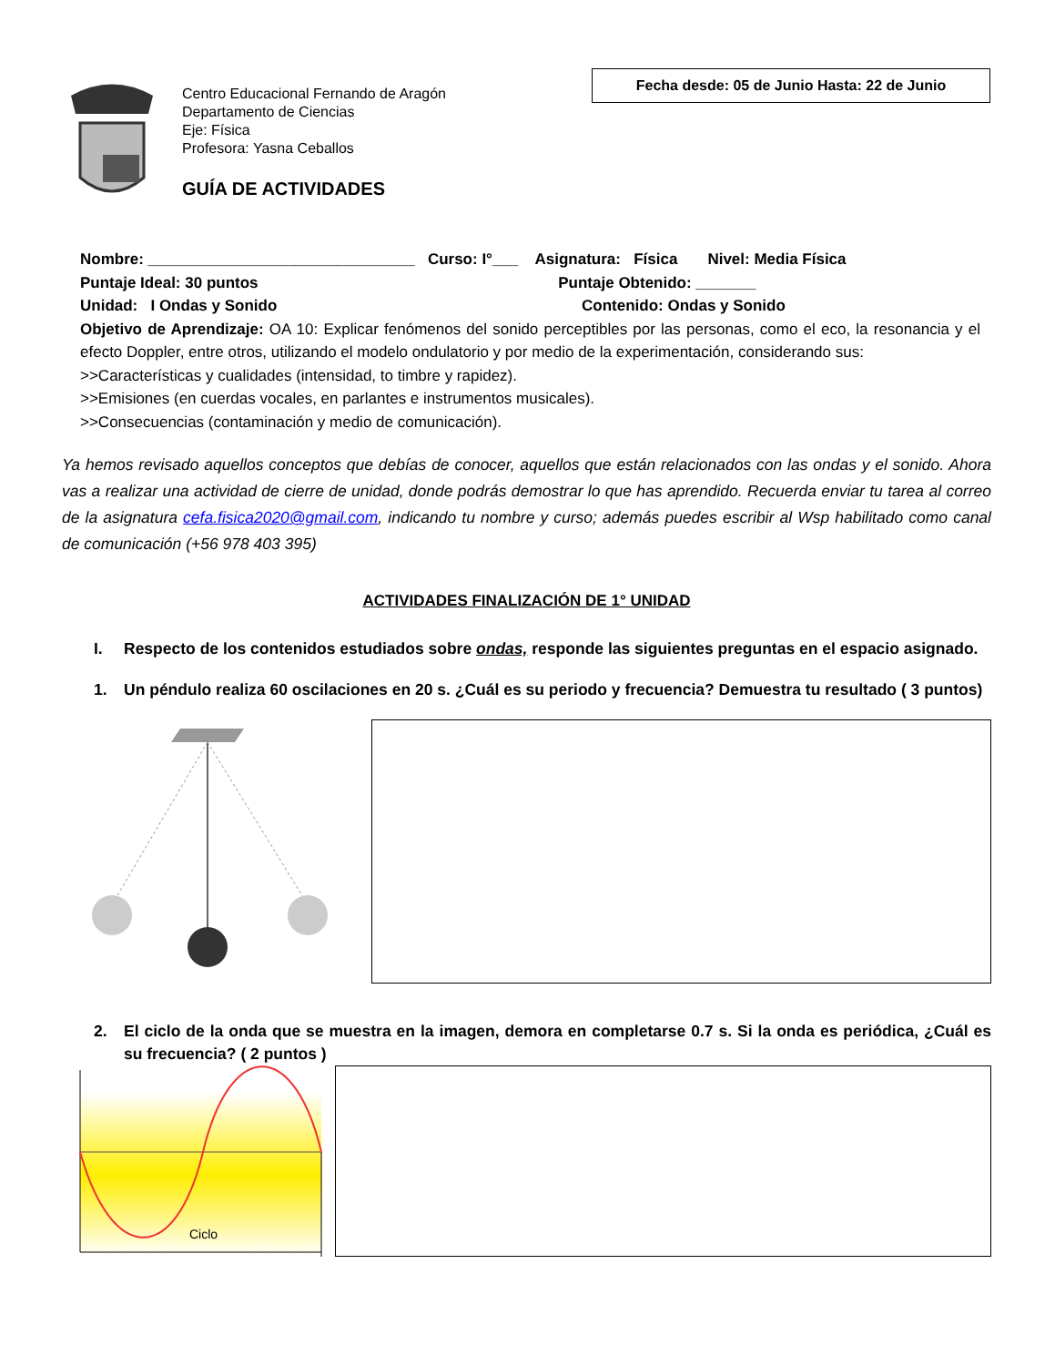Centro Educacional Fernando de Aragón
Departamento de Ciencias
Eje: Física
Profesora: Yasna Ceballos
GUÍA DE ACTIVIDADES
Fecha desde: 05 de Junio Hasta: 22 de Junio
Nombre: _______________________________ Curso: I°___ Asignatura: Física Nivel: Media Física
Puntaje Ideal: 30 puntos Puntaje Obtenido: _______
Unidad: I Ondas y Sonido Contenido: Ondas y Sonido
Objetivo de Aprendizaje: OA 10: Explicar fenómenos del sonido perceptibles por las personas, como el eco, la resonancia y el efecto Doppler, entre otros, utilizando el modelo ondulatorio y por medio de la experimentación, considerando sus:
>>Características y cualidades (intensidad, to timbre y rapidez).
>>Emisiones (en cuerdas vocales, en parlantes e instrumentos musicales).
>>Consecuencias (contaminación y medio de comunicación).
Ya hemos revisado aquellos conceptos que debías de conocer, aquellos que están relacionados con las ondas y el sonido. Ahora vas a realizar una actividad de cierre de unidad, donde podrás demostrar lo que has aprendido. Recuerda enviar tu tarea al correo de la asignatura cefa.fisica2020@gmail.com, indicando tu nombre y curso; además puedes escribir al Wsp habilitado como canal de comunicación (+56 978 403 395)
ACTIVIDADES FINALIZACIÓN DE 1° UNIDAD
I. Respecto de los contenidos estudiados sobre ondas, responde las siguientes preguntas en el espacio asignado.
1. Un péndulo realiza 60 oscilaciones en 20 s. ¿Cuál es su periodo y frecuencia? Demuestra tu resultado ( 3 puntos)
2. El ciclo de la onda que se muestra en la imagen, demora en completarse 0.7 s. Si la onda es periódica, ¿Cuál es su frecuencia? ( 2 puntos )
Ciclo